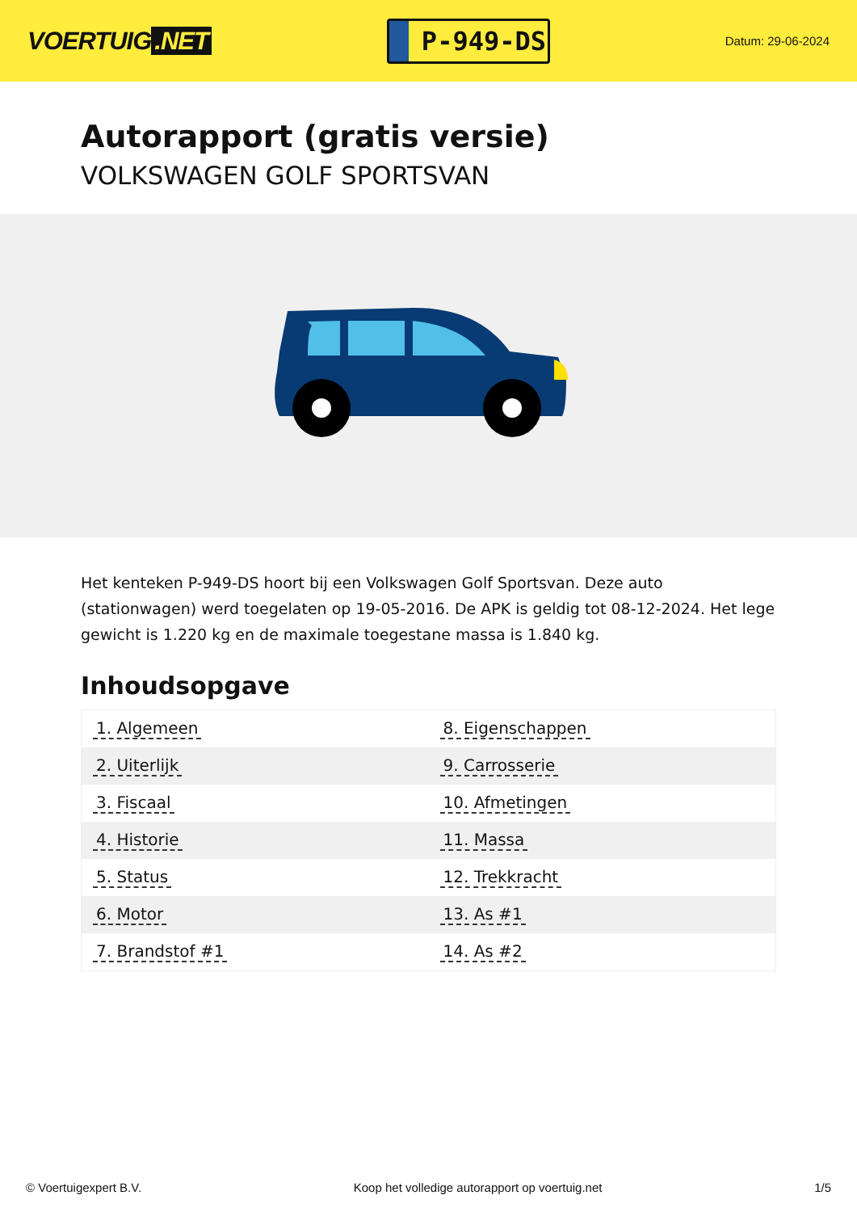VOERTUIG.NET
P-949-DS
Datum: 29-06-2024
Autorapport (gratis versie)
VOLKSWAGEN GOLF SPORTSVAN
Het kenteken P-949-DS hoort bij een Volkswagen Golf Sportsvan. Deze auto (stationwagen) werd toegelaten op 19-05-2016. De APK is geldig tot 08-12-2024. Het lege gewicht is 1.220 kg en de maximale toegestane massa is 1.840 kg.
Inhoudsopgave
| 1. Algemeen | 8. Eigenschappen |
| 2. Uiterlijk | 9. Carrosserie |
| 3. Fiscaal | 10. Afmetingen |
| 4. Historie | 11. Massa |
| 5. Status | 12. Trekkracht |
| 6. Motor | 13. As #1 |
| 7. Brandstof #1 | 14. As #2 |
© Voertuigexpert B.V. Koop het volledige autorapport op voertuig.net 1/5